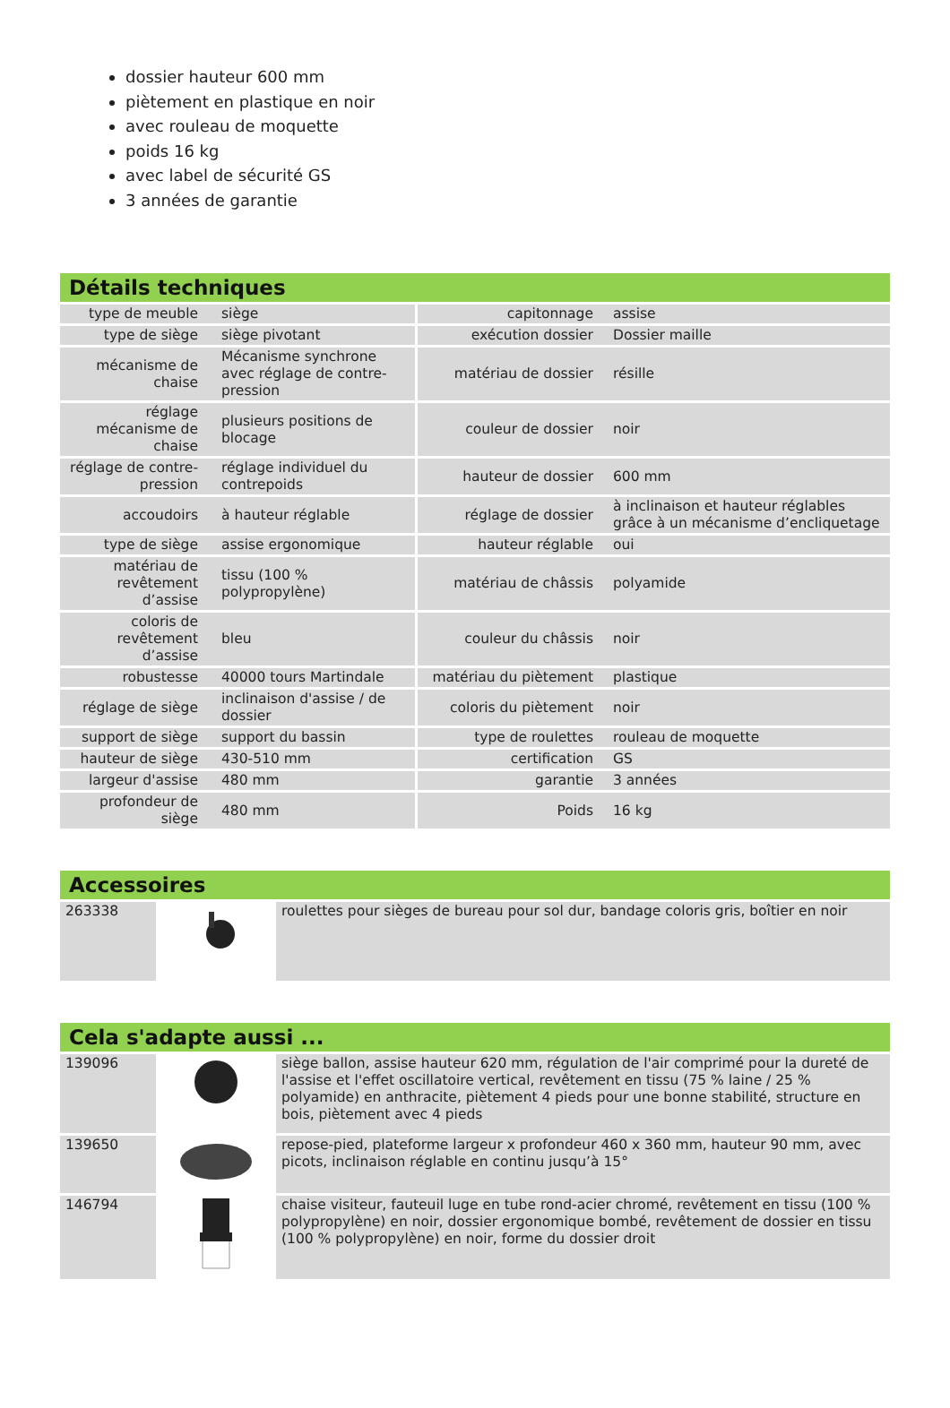dossier hauteur 600 mm
piètement en plastique en noir
avec rouleau de moquette
poids 16 kg
avec label de sécurité GS
3 années de garantie
Détails techniques
| type de meuble | siège | capitonnage | assise |
| type de siège | siège pivotant | exécution dossier | Dossier maille |
| mécanisme de chaise | Mécanisme synchrone avec réglage de contre-pression | matériau de dossier | résille |
| réglage mécanisme de chaise | plusieurs positions de blocage | couleur de dossier | noir |
| réglage de contre-pression | réglage individuel du contrepoids | hauteur de dossier | 600 mm |
| accoudoirs | à hauteur réglable | réglage de dossier | à inclinaison et hauteur réglables grâce à un mécanisme d’encliquetage |
| type de siège | assise ergonomique | hauteur réglable | oui |
| matériau de revêtement d’assise | tissu (100 % polypropylène) | matériau de châssis | polyamide |
| coloris de revêtement d’assise | bleu | couleur du châssis | noir |
| robustesse | 40000 tours Martindale | matériau du piètement | plastique |
| réglage de siège | inclinaison d'assise / de dossier | coloris du piètement | noir |
| support de siège | support du bassin | type de roulettes | rouleau de moquette |
| hauteur de siège | 430-510 mm | certification | GS |
| largeur d'assise | 480 mm | garantie | 3 années |
| profondeur de siège | 480 mm | Poids | 16 kg |
Accessoires
| 263338 | | roulettes pour sièges de bureau pour sol dur, bandage coloris gris, boîtier en noir |
Cela s'adapte aussi ...
| 139096 | | siège ballon, assise hauteur 620 mm, régulation de l'air comprimé pour la dureté de l'assise et l'effet oscillatoire vertical, revêtement en tissu (75 % laine / 25 % polyamide) en anthracite, piètement 4 pieds pour une bonne stabilité, structure en bois, piètement avec 4 pieds |
| 139650 | | repose-pied, plateforme largeur x profondeur 460 x 360 mm, hauteur 90 mm, avec picots, inclinaison réglable en continu jusqu’à 15° |
| 146794 | | chaise visiteur, fauteuil luge en tube rond-acier chromé, revêtement en tissu (100 % polypropylène) en noir, dossier ergonomique bombé, revêtement de dossier en tissu (100 % polypropylène) en noir, forme du dossier droit |